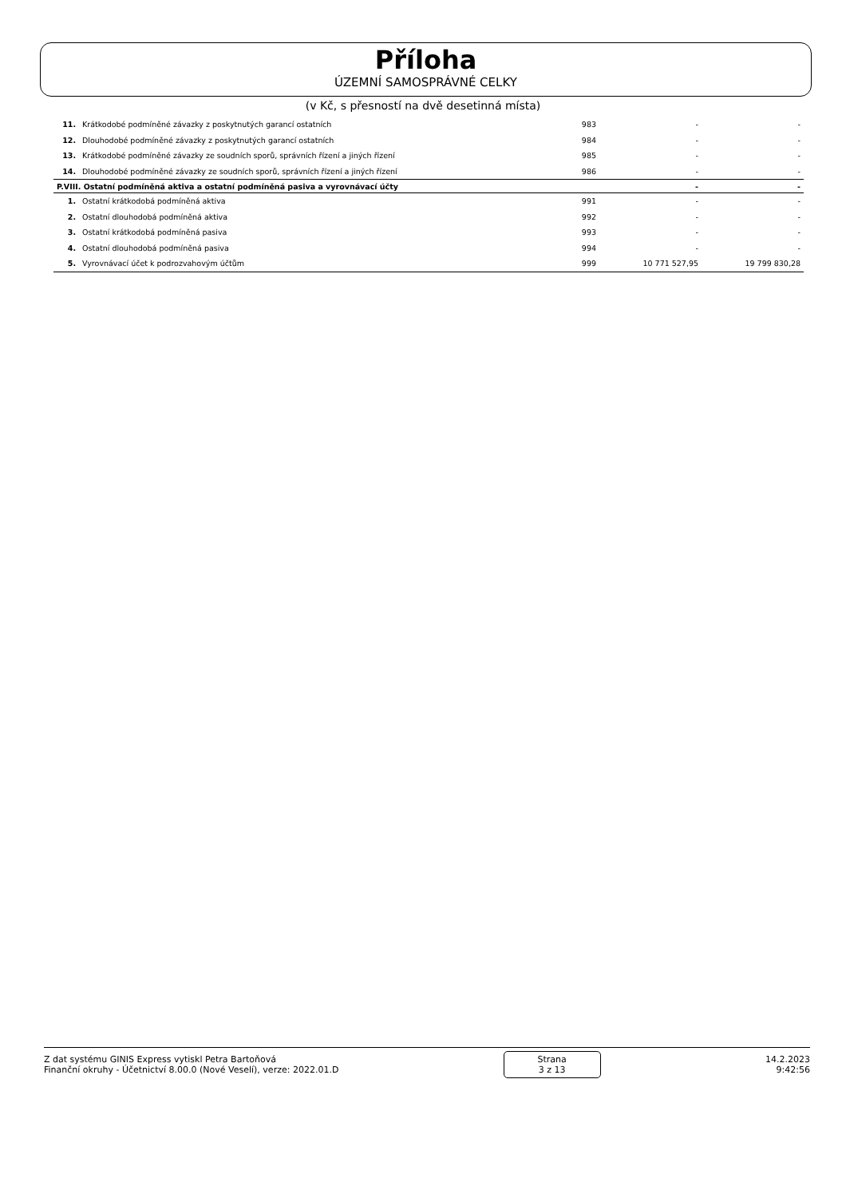Příloha
ÚZEMNÍ SAMOSPRÁVNÉ CELKY
(v Kč, s přesností na dvě desetinná místa)
| 11. | Krátkodobé podmíněné závazky z poskytnutých garancí ostatních | 983 | - | - |
| 12. | Dlouhodobé podmíněné závazky z poskytnutých garancí ostatních | 984 | - | - |
| 13. | Krátkodobé podmíněné závazky ze soudních sporů, správních řízení a jiných řízení | 985 | - | - |
| 14. | Dlouhodobé podmíněné závazky ze soudních sporů, správních řízení a jiných řízení | 986 | - | - |
| P.VIII. Ostatní podmíněná aktiva a ostatní podmíněná pasiva a vyrovnávací účty | | | - | - |
| 1. | Ostatní krátkodobá podmíněná aktiva | 991 | - | - |
| 2. | Ostatní dlouhodobá podmíněná aktiva | 992 | - | - |
| 3. | Ostatní krátkodobá podmíněná pasiva | 993 | - | - |
| 4. | Ostatní dlouhodobá podmíněná pasiva | 994 | - | - |
| 5. | Vyrovnávací účet k podrozvahovým účtům | 999 | 10 771 527,95 | 19 799 830,28 |
Z dat systému GINIS Express vytiskl Petra Bartoňová
Finanční okruhy - Účetnictví 8.00.0 (Nové Veselí), verze: 2022.01.D
Strana
3 z 13
14.2.2023
9:42:56